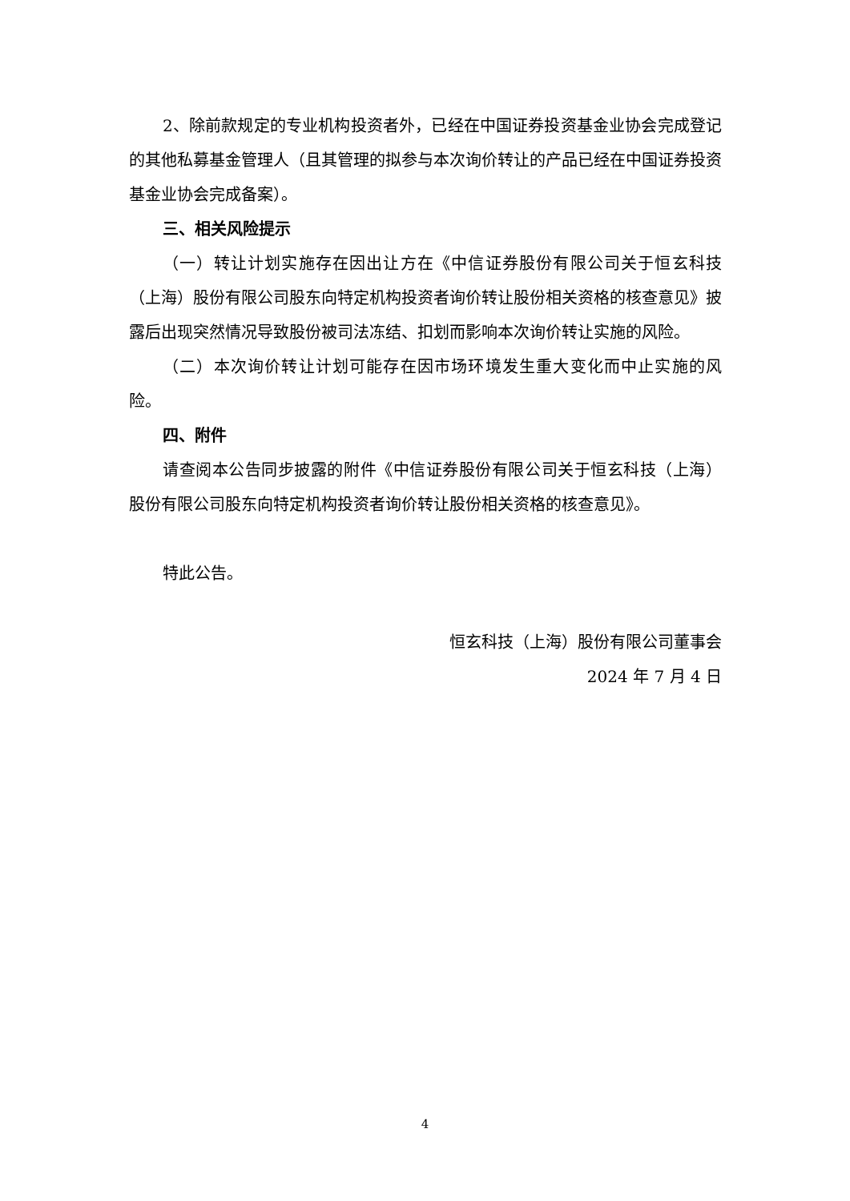2、除前款规定的专业机构投资者外，已经在中国证券投资基金业协会完成登记的其他私募基金管理人（且其管理的拟参与本次询价转让的产品已经在中国证券投资基金业协会完成备案）。
三、相关风险提示
（一）转让计划实施存在因出让方在《中信证券股份有限公司关于恒玄科技（上海）股份有限公司股东向特定机构投资者询价转让股份相关资格的核查意见》披露后出现突然情况导致股份被司法冻结、扣划而影响本次询价转让实施的风险。
（二）本次询价转让计划可能存在因市场环境发生重大变化而中止实施的风险。
四、附件
请查阅本公告同步披露的附件《中信证券股份有限公司关于恒玄科技（上海）股份有限公司股东向特定机构投资者询价转让股份相关资格的核查意见》。
特此公告。
恒玄科技（上海）股份有限公司董事会
2024 年 7 月 4 日
4